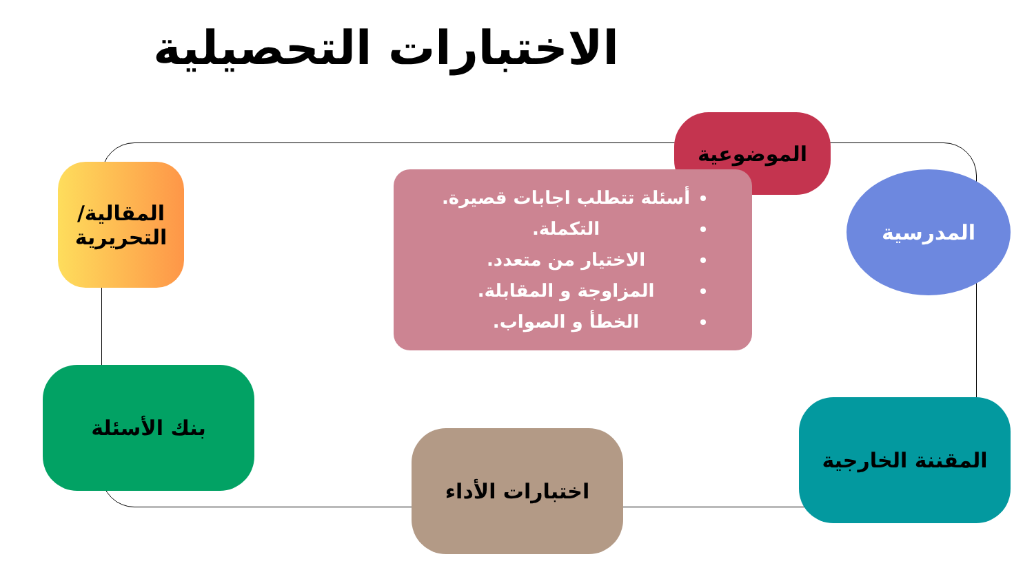الاختبارات التحصيلية
الموضوعية
المقالية/
التحريرية
أسئلة تتطلب اجابات قصيرة.
التكملة.
الاختيار من متعدد.
المزاوجة و المقابلة.
الخطأ و الصواب.
المدرسية
بنك الأسئلة
المقننة الخارجية
اختبارات الأداء